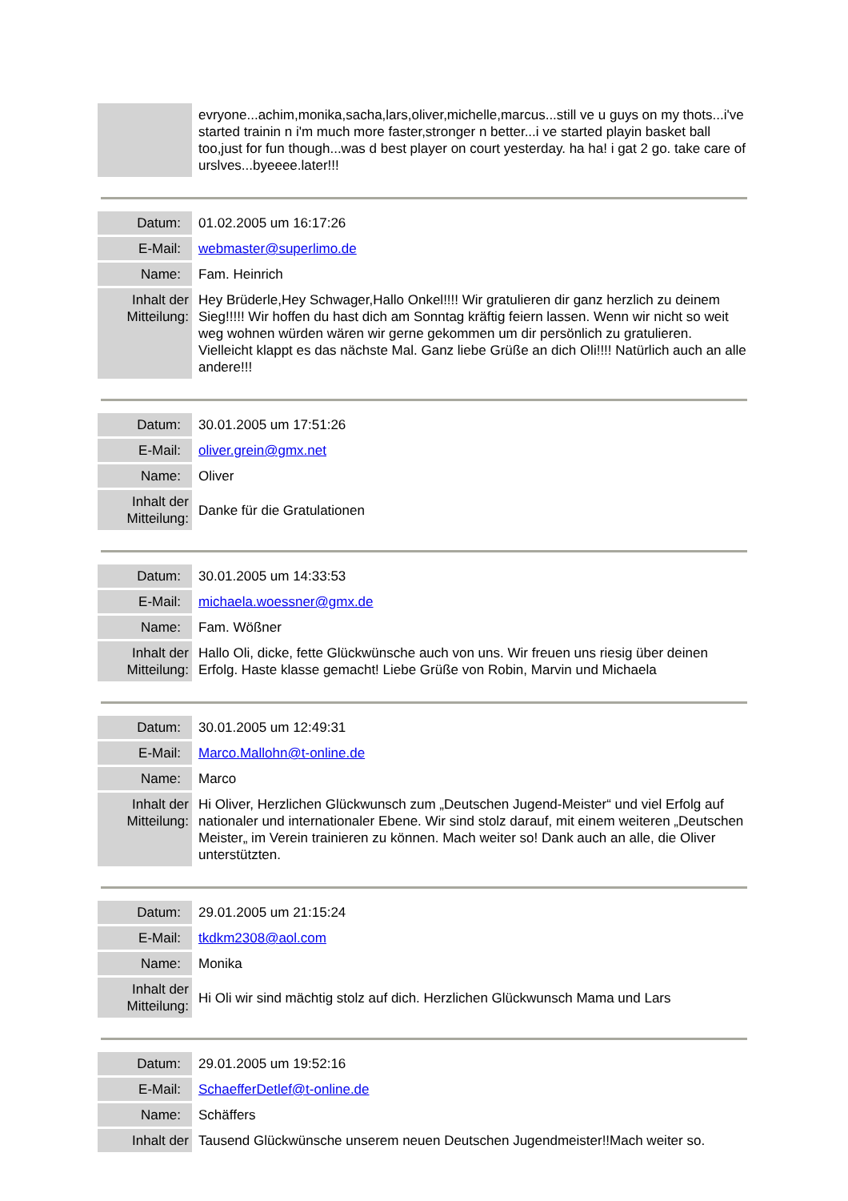| | evryone...achim,monika,sacha,lars,oliver,michelle,marcus...still ve u guys on my thots...i've started trainin n i'm much more faster,stronger n better...i ve started playin basket ball too,just for fun though...was d best player on court yesterday. ha ha! i gat 2 go. take care of urslves...byeeee.later!!! |
| Datum: | 01.02.2005 um 16:17:26 |
| E-Mail: | webmaster@superlimo.de |
| Name: | Fam. Heinrich |
| Inhalt der Mitteilung: | Hey Brüderle,Hey Schwager,Hallo Onkel!!!! Wir gratulieren dir ganz herzlich zu deinem Sieg!!!!! Wir hoffen du hast dich am Sonntag kräftig feiern lassen. Wenn wir nicht so weit weg wohnen würden wären wir gerne gekommen um dir persönlich zu gratulieren. Vielleicht klappt es das nächste Mal. Ganz liebe Grüße an dich Oli!!!! Natürlich auch an alle andere!!! |
| Datum: | 30.01.2005 um 17:51:26 |
| E-Mail: | oliver.grein@gmx.net |
| Name: | Oliver |
| Inhalt der Mitteilung: | Danke für die Gratulationen |
| Datum: | 30.01.2005 um 14:33:53 |
| E-Mail: | michaela.woessner@gmx.de |
| Name: | Fam. Wößner |
| Inhalt der Mitteilung: | Hallo Oli, dicke, fette Glückwünsche auch von uns. Wir freuen uns riesig über deinen Erfolg. Haste klasse gemacht! Liebe Grüße von Robin, Marvin und Michaela |
| Datum: | 30.01.2005 um 12:49:31 |
| E-Mail: | Marco.Mallohn@t-online.de |
| Name: | Marco |
| Inhalt der Mitteilung: | Hi Oliver, Herzlichen Glückwunsch zum „Deutschen Jugend-Meister“ und viel Erfolg auf nationaler und internationaler Ebene. Wir sind stolz darauf, mit einem weiteren „Deutschen Meister„ im Verein trainieren zu können. Mach weiter so! Dank auch an alle, die Oliver unterstützten. |
| Datum: | 29.01.2005 um 21:15:24 |
| E-Mail: | tkdkm2308@aol.com |
| Name: | Monika |
| Inhalt der Mitteilung: | Hi Oli wir sind mächtig stolz auf dich. Herzlichen Glückwunsch Mama und Lars |
| Datum: | 29.01.2005 um 19:52:16 |
| E-Mail: | SchaefferDetlef@t-online.de |
| Name: | Schäffers |
| Inhalt der | Tausend Glückwünsche unserem neuen Deutschen Jugendmeister!!Mach weiter so. |